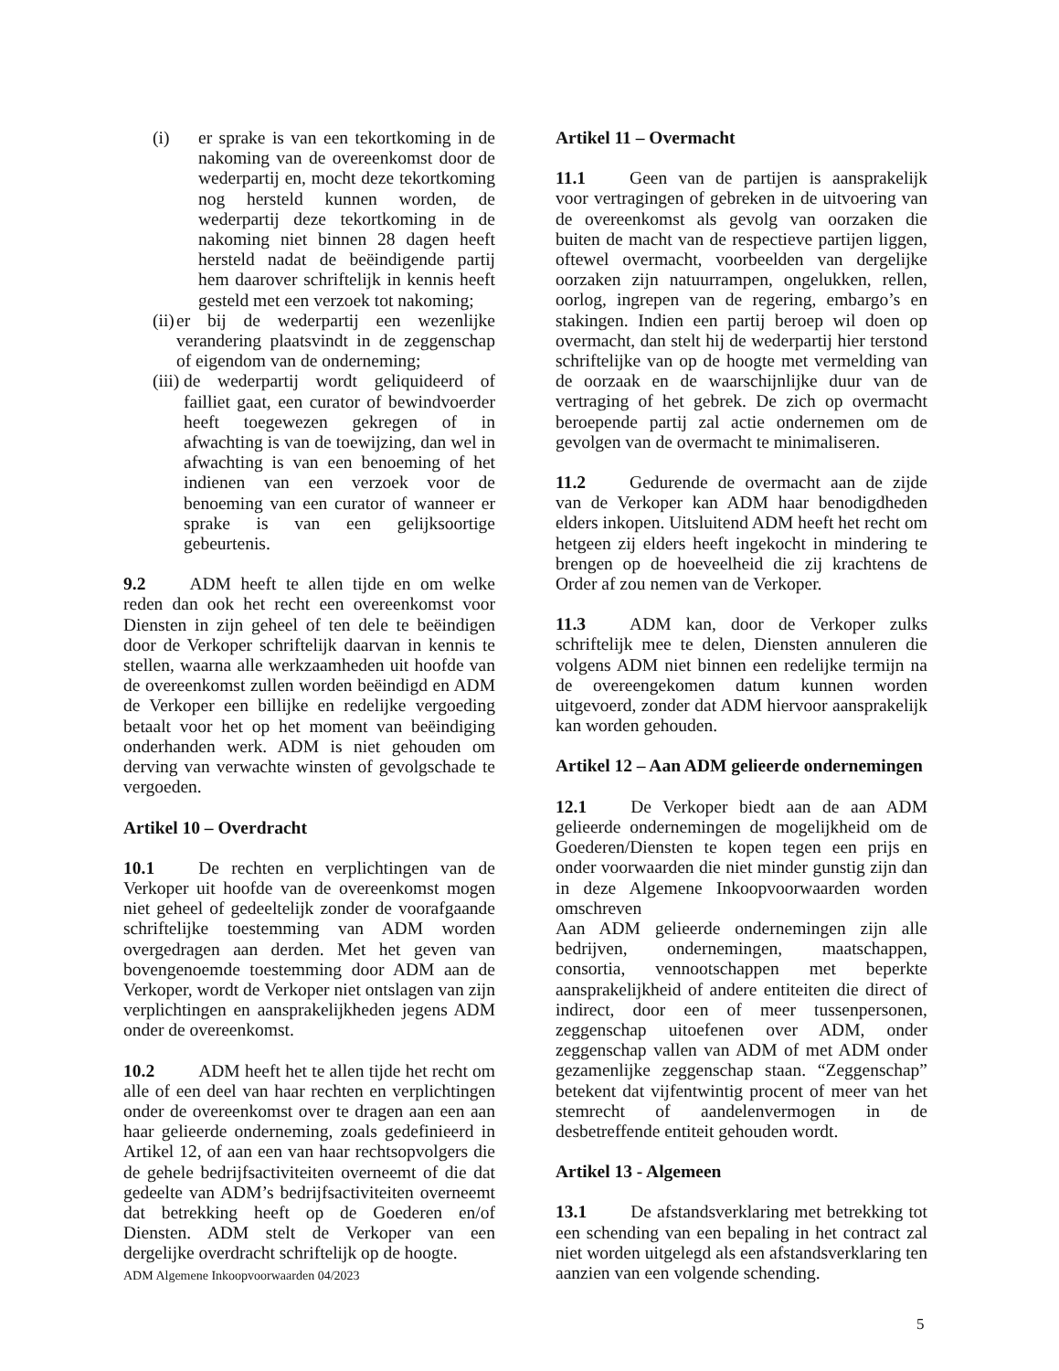(i) er sprake is van een tekortkoming in de nakoming van de overeenkomst door de wederpartij en, mocht deze tekortkoming nog hersteld kunnen worden, de wederpartij deze tekortkoming in de nakoming niet binnen 28 dagen heeft hersteld nadat de beëindigende partij hem daarover schriftelijk in kennis heeft gesteld met een verzoek tot nakoming;
(ii) er bij de wederpartij een wezenlijke verandering plaatsvindt in de zeggenschap of eigendom van de onderneming;
(iii) de wederpartij wordt geliquideerd of failliet gaat, een curator of bewindvoerder heeft toegewezen gekregen of in afwachting is van de toewijzing, dan wel in afwachting is van een benoeming of het indienen van een verzoek voor de benoeming van een curator of wanneer er sprake is van een gelijksoortige gebeurtenis.
9.2 ADM heeft te allen tijde en om welke reden dan ook het recht een overeenkomst voor Diensten in zijn geheel of ten dele te beëindigen door de Verkoper schriftelijk daarvan in kennis te stellen, waarna alle werkzaamheden uit hoofde van de overeenkomst zullen worden beëindigd en ADM de Verkoper een billijke en redelijke vergoeding betaalt voor het op het moment van beëindiging onderhanden werk. ADM is niet gehouden om derving van verwachte winsten of gevolgschade te vergoeden.
Artikel 10 – Overdracht
10.1 De rechten en verplichtingen van de Verkoper uit hoofde van de overeenkomst mogen niet geheel of gedeeltelijk zonder de voorafgaande schriftelijke toestemming van ADM worden overgedragen aan derden. Met het geven van bovengenoemde toestemming door ADM aan de Verkoper, wordt de Verkoper niet ontslagen van zijn verplichtingen en aansprakelijkheden jegens ADM onder de overeenkomst.
10.2 ADM heeft het te allen tijde het recht om alle of een deel van haar rechten en verplichtingen onder de overeenkomst over te dragen aan een aan haar gelieerde onderneming, zoals gedefinieerd in Artikel 12, of aan een van haar rechtsopvolgers die de gehele bedrijfsactiviteiten overneemt of die dat gedeelte van ADM’s bedrijfsactiviteiten overneemt dat betrekking heeft op de Goederen en/of Diensten. ADM stelt de Verkoper van een dergelijke overdracht schriftelijk op de hoogte.
Artikel 11 – Overmacht
11.1 Geen van de partijen is aansprakelijk voor vertragingen of gebreken in de uitvoering van de overeenkomst als gevolg van oorzaken die buiten de macht van de respectieve partijen liggen, oftewel overmacht, voorbeelden van dergelijke oorzaken zijn natuurrampen, ongelukken, rellen, oorlog, ingrepen van de regering, embargo’s en stakingen. Indien een partij beroep wil doen op overmacht, dan stelt hij de wederpartij hier terstond schriftelijke van op de hoogte met vermelding van de oorzaak en de waarschijnlijke duur van de vertraging of het gebrek. De zich op overmacht beroepende partij zal actie ondernemen om de gevolgen van de overmacht te minimaliseren.
11.2 Gedurende de overmacht aan de zijde van de Verkoper kan ADM haar benodigdheden elders inkopen. Uitsluitend ADM heeft het recht om hetgeen zij elders heeft ingekocht in mindering te brengen op de hoeveelheid die zij krachtens de Order af zou nemen van de Verkoper.
11.3 ADM kan, door de Verkoper zulks schriftelijk mee te delen, Diensten annuleren die volgens ADM niet binnen een redelijke termijn na de overeengekomen datum kunnen worden uitgevoerd, zonder dat ADM hiervoor aansprakelijk kan worden gehouden.
Artikel 12 – Aan ADM gelieerde ondernemingen
12.1 De Verkoper biedt aan de aan ADM gelieerde ondernemingen de mogelijkheid om de Goederen/Diensten te kopen tegen een prijs en onder voorwaarden die niet minder gunstig zijn dan in deze Algemene Inkoopvoorwaarden worden omschreven
Aan ADM gelieerde ondernemingen zijn alle bedrijven, ondernemingen, maatschappen, consortia, vennootschappen met beperkte aansprakelijkheid of andere entiteiten die direct of indirect, door een of meer tussenpersonen, zeggenschap uitoefenen over ADM, onder zeggenschap vallen van ADM of met ADM onder gezamenlijke zeggenschap staan. “Zeggenschap” betekent dat vijfentwintig procent of meer van het stemrecht of aandelenvermogen in de desbetreffende entiteit gehouden wordt.
Artikel 13 - Algemeen
13.1 De afstandsverklaring met betrekking tot een schending van een bepaling in het contract zal niet worden uitgelegd als een afstandsverklaring ten aanzien van een volgende schending.
ADM Algemene Inkoopvoorwaarden 04/2023
5